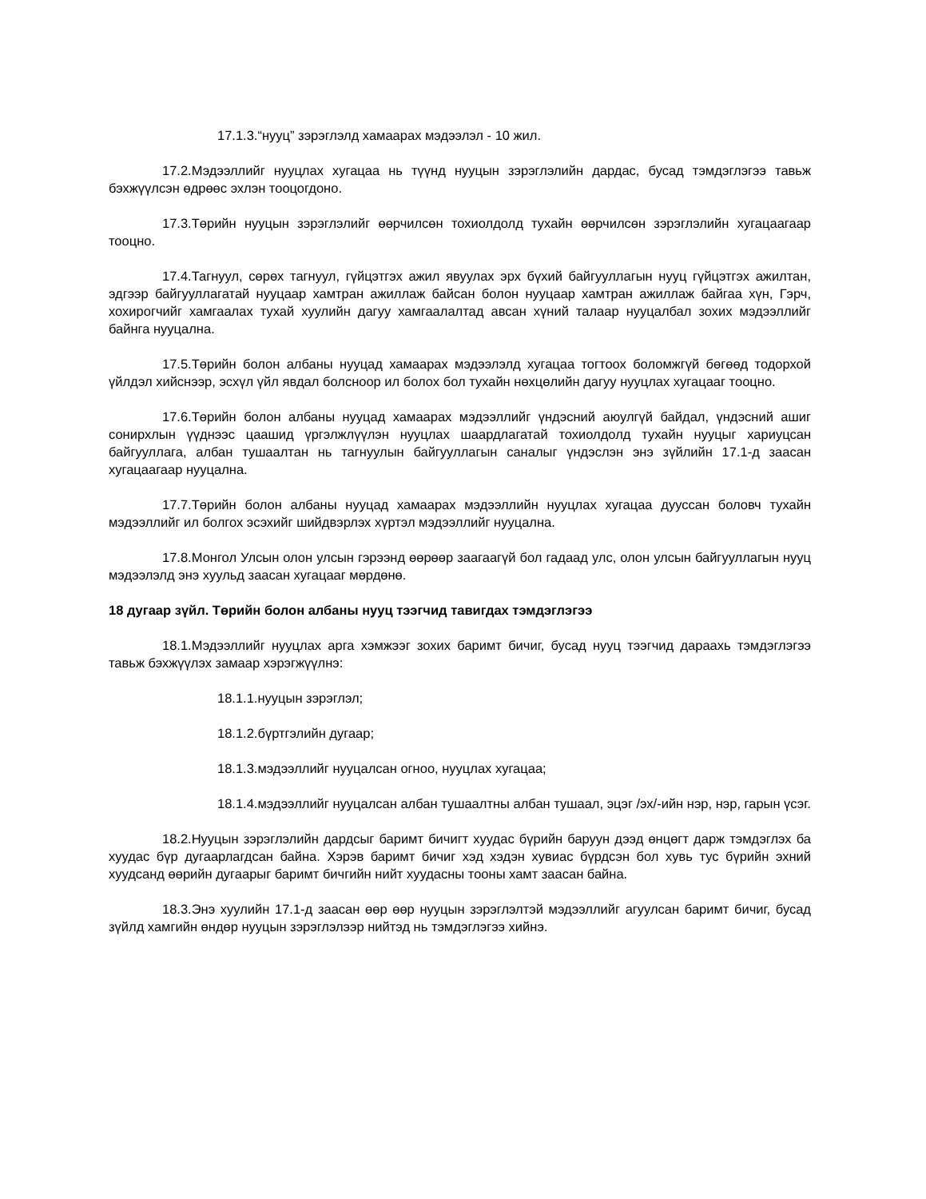17.1.3.“нууц” зэрэглэлд хамаарах мэдээлэл - 10 жил.
17.2.Мэдээллийг нууцлах хугацаа нь түүнд нууцын зэрэглэлийн дардас, бусад тэмдэглэгээ тавьж бэхжүүлсэн өдрөөс эхлэн тооцогдоно.
17.3.Төрийн нууцын зэрэглэлийг өөрчилсөн тохиолдолд тухайн өөрчилсөн зэрэглэлийн хугацаагаар тооцно.
17.4.Тагнуул, сөрөх тагнуул, гүйцэтгэх ажил явуулах эрх бүхий байгууллагын нууц гүйцэтгэх ажилтан, эдгээр байгууллагатай нууцаар хамтран ажиллаж байсан болон нууцаар хамтран ажиллаж байгаа хүн, Гэрч, хохирогчийг хамгаалах тухай хуулийн дагуу хамгаалалтад авсан хүний талаар нууцалбал зохих мэдээллийг байнга нууцална.
17.5.Төрийн болон албаны нууцад хамаарах мэдээлэлд хугацаа тогтоох боломжгүй бөгөөд тодорхой үйлдэл хийснээр, эсхүл үйл явдал болсноор ил болох бол тухайн нөхцөлийн дагуу нууцлах хугацааг тооцно.
17.6.Төрийн болон албаны нууцад хамаарах мэдээллийг үндэсний аюулгүй байдал, үндэсний ашиг сонирхлын үүднээс цаашид үргэлжлүүлэн нууцлах шаардлагатай тохиолдолд тухайн нууцыг хариуцсан байгууллага, албан тушаалтан нь тагнуулын байгууллагын саналыг үндэслэн энэ зүйлийн 17.1-д заасан хугацаагаар нууцална.
17.7.Төрийн болон албаны нууцад хамаарах мэдээллийн нууцлах хугацаа дууссан боловч тухайн мэдээллийг ил болгох эсэхийг шийдвэрлэх хүртэл мэдээллийг нууцална.
17.8.Монгол Улсын олон улсын гэрээнд өөрөөр заагаагүй бол гадаад улс, олон улсын байгууллагын нууц мэдээлэлд энэ хуульд заасан хугацааг мөрдөнө.
18 дугаар зүйл. Төрийн болон албаны нууц тээгчид тавигдах тэмдэглэгээ
18.1.Мэдээллийг нууцлах арга хэмжээг зохих баримт бичиг, бусад нууц тээгчид дараахь тэмдэглэгээ тавьж бэхжүүлэх замаар хэрэгжүүлнэ:
18.1.1.нууцын зэрэглэл;
18.1.2.бүртгэлийн дугаар;
18.1.3.мэдээллийг нууцалсан огноо, нууцлах хугацаа;
18.1.4.мэдээллийг нууцалсан албан тушаалтны албан тушаал, эцэг /эх/-ийн нэр, нэр, гарын үсэг.
18.2.Нууцын зэрэглэлийн дардсыг баримт бичигт хуудас бүрийн баруун дээд өнцөгт дарж тэмдэглэх ба хуудас бүр дугаарлагдсан байна. Хэрэв баримт бичиг хэд хэдэн хувиас бүрдсэн бол хувь тус бүрийн эхний хуудсанд өөрийн дугаарыг баримт бичгийн нийт хуудасны тооны хамт заасан байна.
18.3.Энэ хуулийн 17.1-д заасан өөр өөр нууцын зэрэглэлтэй мэдээллийг агуулсан баримт бичиг, бусад зүйлд хамгийн өндөр нууцын зэрэглэлээр нийтэд нь тэмдэглэгээ хийнэ.